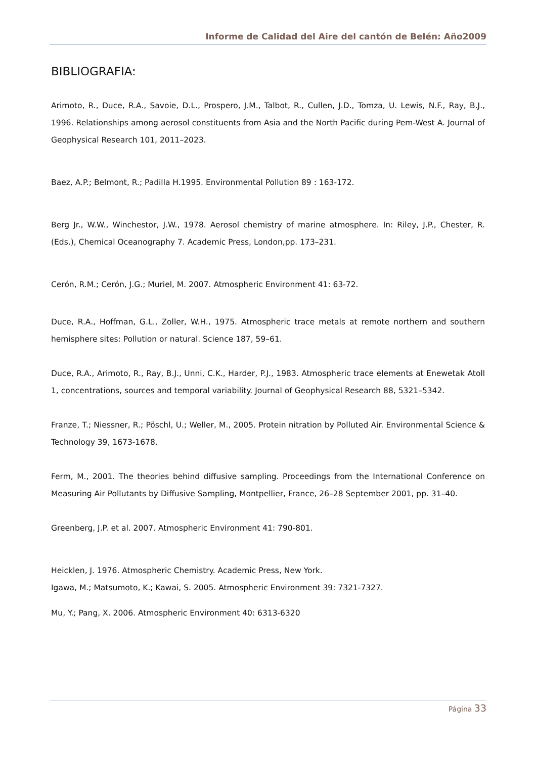Informe de Calidad del Aire del cantón de Belén: Año2009
BIBLIOGRAFIA:
Arimoto, R., Duce, R.A., Savoie, D.L., Prospero, J.M., Talbot, R., Cullen, J.D., Tomza, U. Lewis, N.F., Ray, B.J., 1996. Relationships among aerosol constituents from Asia and the North Pacific during Pem-West A. Journal of Geophysical Research 101, 2011–2023.
Baez, A.P.; Belmont, R.; Padilla H.1995. Environmental Pollution 89 : 163-172.
Berg Jr., W.W., Winchestor, J.W., 1978. Aerosol chemistry of marine atmosphere. In: Riley, J.P., Chester, R. (Eds.), Chemical Oceanography 7. Academic Press, London,pp. 173–231.
Cerón, R.M.; Cerón, J.G.; Muriel, M. 2007. Atmospheric Environment 41: 63-72.
Duce, R.A., Hoffman, G.L., Zoller, W.H., 1975. Atmospheric trace metals at remote northern and southern hemisphere sites: Pollution or natural. Science 187, 59–61.
Duce, R.A., Arimoto, R., Ray, B.J., Unni, C.K., Harder, P.J., 1983. Atmospheric trace elements at Enewetak Atoll 1, concentrations, sources and temporal variability. Journal of Geophysical Research 88, 5321–5342.
Franze, T.; Niessner, R.; Pöschl, U.; Weller, M., 2005. Protein nitration by Polluted Air. Environmental Science & Technology 39, 1673-1678.
Ferm, M., 2001. The theories behind diffusive sampling. Proceedings from the International Conference on Measuring Air Pollutants by Diffusive Sampling, Montpellier, France, 26–28 September 2001, pp. 31–40.
Greenberg, J.P. et al. 2007. Atmospheric Environment 41: 790-801.
Heicklen, J. 1976. Atmospheric Chemistry. Academic Press, New York.
Igawa, M.; Matsumoto, K.; Kawai, S. 2005. Atmospheric Environment 39: 7321-7327.
Mu, Y.; Pang, X. 2006. Atmospheric Environment 40: 6313-6320
Página 33